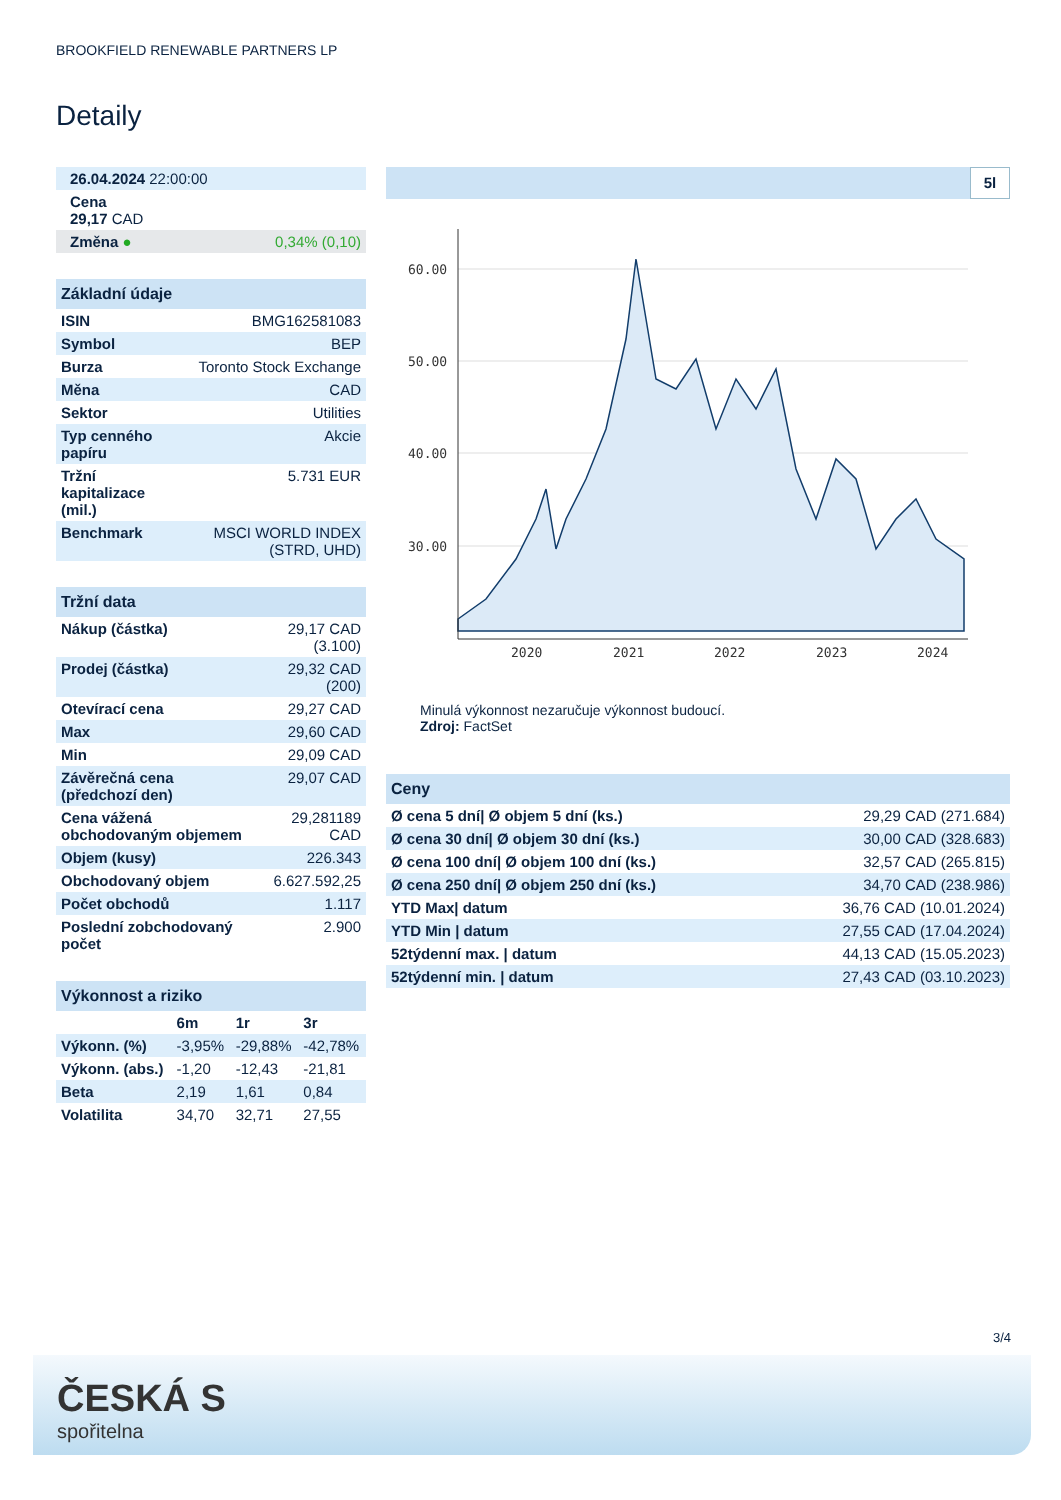BROOKFIELD RENEWABLE PARTNERS LP
Detaily
| 26.04.2024 22:00:00 | |
| Cena 29,17 CAD | |
| Změna ● | 0,34% (0,10) |
| Základní údaje | |
| --- | --- |
| ISIN | BMG162581083 |
| Symbol | BEP |
| Burza | Toronto Stock Exchange |
| Měna | CAD |
| Sektor | Utilities |
| Typ cenného papíru | Akcie |
| Tržní kapitalizace (mil.) | 5.731 EUR |
| Benchmark | MSCI WORLD INDEX (STRD, UHD) |
| Tržní data | |
| --- | --- |
| Nákup (částka) | 29,17 CAD (3.100) |
| Prodej (částka) | 29,32 CAD (200) |
| Otevírací cena | 29,27 CAD |
| Max | 29,60 CAD |
| Min | 29,09 CAD |
| Závěrečná cena (předchozí den) | 29,07 CAD |
| Cena vážená obchodovaným objemem | 29,281189 CAD |
| Objem (kusy) | 226.343 |
| Obchodovaný objem | 6.627.592,25 |
| Počet obchodů | 1.117 |
| Poslední zobchodovaný počet | 2.900 |
| Výkonnost a riziko | | | |
| --- | --- | --- | --- |
| | 6m | 1r | 3r |
| Výkonn. (%) | -3,95% | -29,88% | -42,78% |
| Výkonn. (abs.) | -1,20 | -12,43 | -21,81 |
| Beta | 2,19 | 1,61 | 0,84 |
| Volatilita | 34,70 | 32,71 | 27,55 |
5l
60.00
50.00
40.00
30.00
2020
2021
2022
2023
2024
Minulá výkonnost nezaručuje výkonnost budoucí.
Zdroj: FactSet
| Ceny | |
| --- | --- |
| Ø cena 5 dní/ Ø objem 5 dní (ks.) | 29,29 CAD (271.684) |
| Ø cena 30 dní/ Ø objem 30 dní (ks.) | 30,00 CAD (328.683) |
| Ø cena 100 dní/ Ø objem 100 dní (ks.) | 32,57 CAD (265.815) |
| Ø cena 250 dní/ Ø objem 250 dní (ks.) | 34,70 CAD (238.986) |
| YTD Max/ datum | 36,76 CAD (10.01.2024) |
| YTD Min / datum | 27,55 CAD (17.04.2024) |
| 52týdenní max. / datum | 44,13 CAD (15.05.2023) |
| 52týdenní min. / datum | 27,43 CAD (03.10.2023) |
3/4
ČESKÁ S
spořitelna